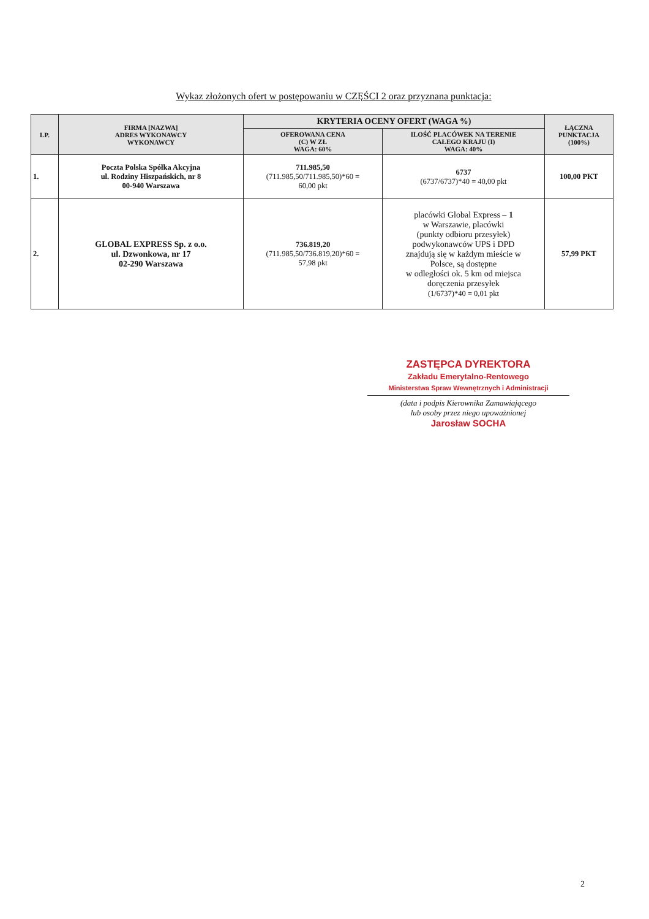Wykaz złożonych ofert w postępowaniu w CZĘŚCI 2 oraz przyznana punktacja:
| LP. | FIRMA [NAZWA] ADRES WYKONAWCY WYKONAWCY | KRYTERIA OCENY OFERT (WAGA %) | | ŁĄCZNA PUNKTACJA (100%) |
| --- | --- | --- | --- | --- |
| | | OFEROWANA CENA (C) W ZŁ WAGA: 60% | ILOŚĆ PLACÓWEK NA TERENIE CAŁEGO KRAJU (I) WAGA: 40% | |
| 1. | Poczta Polska Spółka Akcyjna ul. Rodziny Hiszpańskich, nr 8 00-940 Warszawa | 711.985,50 (711.985,50/711.985,50)*60 = 60,00 pkt | 6737 (6737/6737)*40 = 40,00 pkt | 100,00 PKT |
| 2. | GLOBAL EXPRESS Sp. z o.o. ul. Dzwonkowa, nr 17 02-290 Warszawa | 736.819,20 (711.985,50/736.819,20)*60 = 57,98 pkt | placówki Global Express – 1 w Warszawie, placówki (punkty odbioru przesyłek) podwykonawców UPS i DPD znajdują się w każdym mieście w Polsce, są dostępne w odległości ok. 5 km od miejsca doręczenia przesyłek (1/6737)*40 = 0,01 pkt | 57,99 PKT |
ZASTĘPCA DYREKTORA
Zakładu Emerytalno-Rentowego
Ministerstwa Spraw Wewnętrznych i Administracji
(data i podpis Kierownika Zamawiającego
lub osoby przez niego upoważnionej
Jarosław SOCHA
2